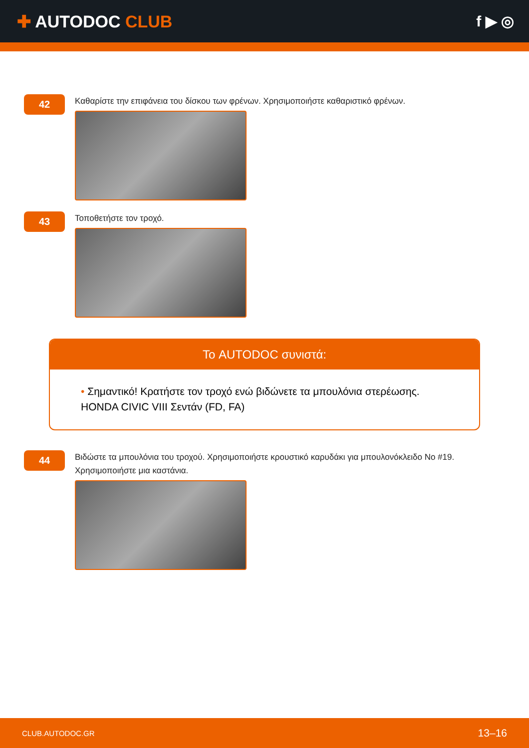✚ AUTODOC CLUB f ▶ ◎
42
Καθαρίστε την επιφάνεια του δίσκου των φρένων. Χρησιμοποιήστε καθαριστικό φρένων.
43
Τοποθετήστε τον τροχό.
Το AUTODOC συνιστά:
• Σημαντικό! Κρατήστε τον τροχό ενώ βιδώνετε τα μπουλόνια στερέωσης. HONDA CIVIC VIII Σεντάν (FD, FA)
44
Βιδώστε τα μπουλόνια του τροχού. Χρησιμοποιήστε κρουστικό καρυδάκι για μπουλονόκλειδο No #19.
Χρησιμοποιήστε μια καστάνια.
CLUB.AUTODOC.GR 13–16